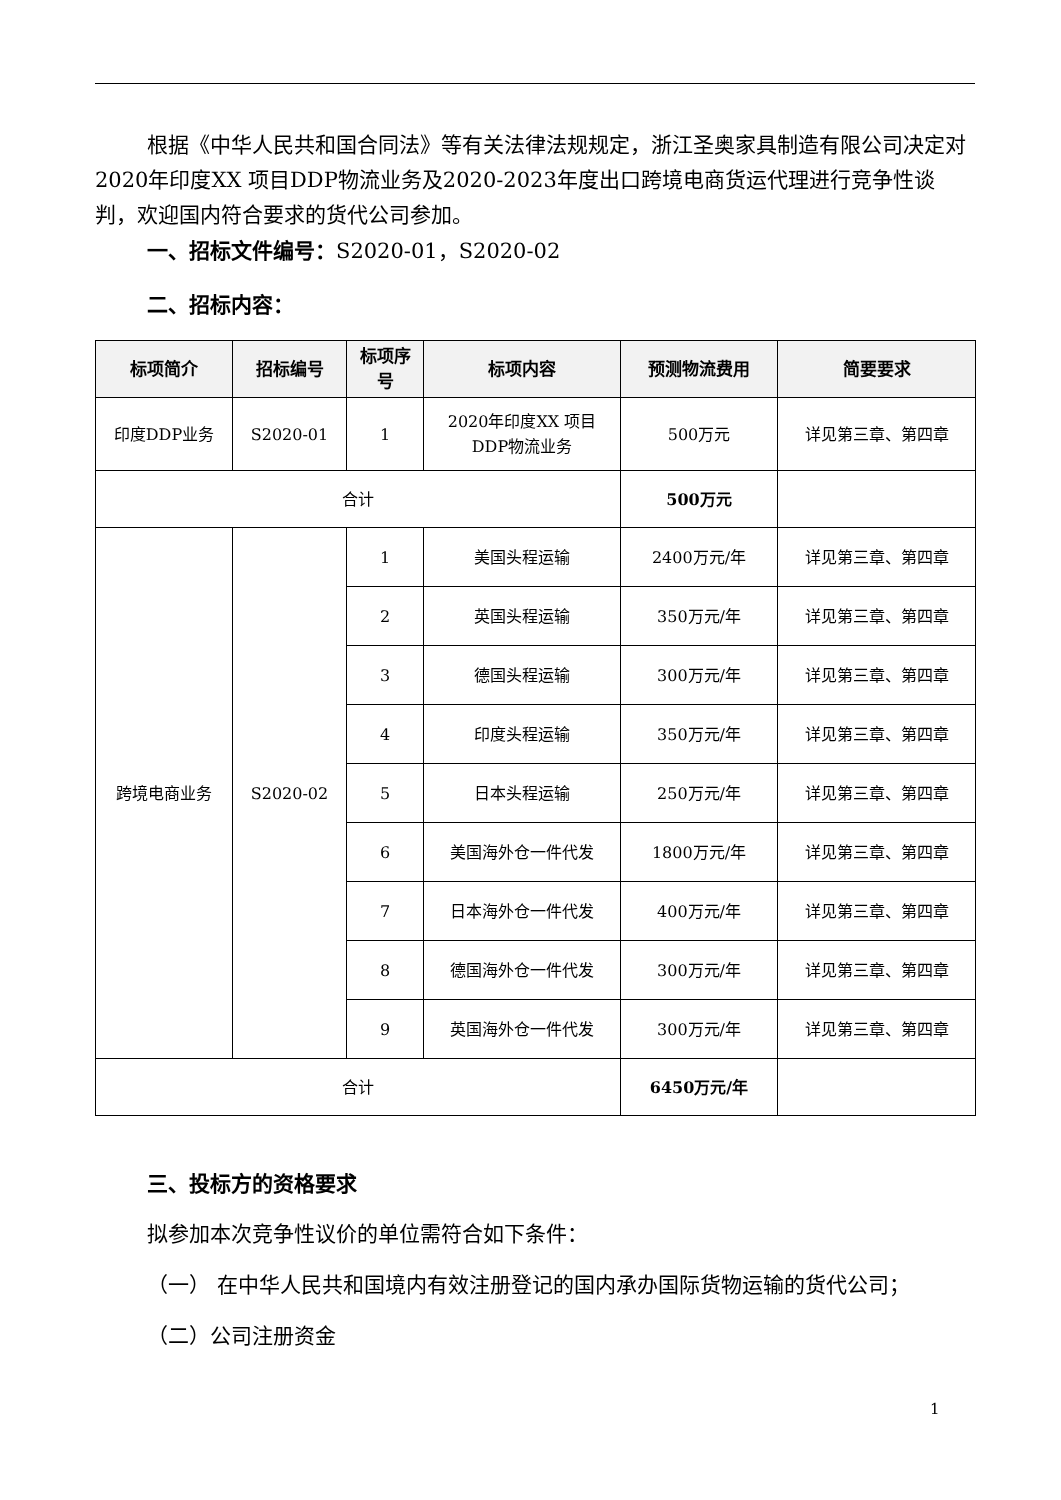根据《中华人民共和国合同法》等有关法律法规规定，浙江圣奥家具制造有限公司决定对2020年印度XX 项目DDP物流业务及2020-2023年度出口跨境电商货运代理进行竞争性谈判，欢迎国内符合要求的货代公司参加。
一、招标文件编号：S2020-01，S2020-02
二、招标内容：
| 标项简介 | 招标编号 | 标项序号 | 标项内容 | 预测物流费用 | 简要要求 |
| --- | --- | --- | --- | --- | --- |
| 印度DDP业务 | S2020-01 | 1 | 2020年印度XX 项目DDP物流业务 | 500万元 | 详见第三章、第四章 |
| 合计 | | | | 500万元 | |
| 跨境电商业务 | S2020-02 | 1 | 美国头程运输 | 2400万元/年 | 详见第三章、第四章 |
| | | 2 | 英国头程运输 | 350万元/年 | 详见第三章、第四章 |
| | | 3 | 德国头程运输 | 300万元/年 | 详见第三章、第四章 |
| | | 4 | 印度头程运输 | 350万元/年 | 详见第三章、第四章 |
| | | 5 | 日本头程运输 | 250万元/年 | 详见第三章、第四章 |
| | | 6 | 美国海外仓一件代发 | 1800万元/年 | 详见第三章、第四章 |
| | | 7 | 日本海外仓一件代发 | 400万元/年 | 详见第三章、第四章 |
| | | 8 | 德国海外仓一件代发 | 300万元/年 | 详见第三章、第四章 |
| | | 9 | 英国海外仓一件代发 | 300万元/年 | 详见第三章、第四章 |
| 合计 | | | | 6450万元/年 | |
三、投标方的资格要求
拟参加本次竞争性议价的单位需符合如下条件：
（一） 在中华人民共和国境内有效注册登记的国内承办国际货物运输的货代公司；
（二）公司注册资金
1